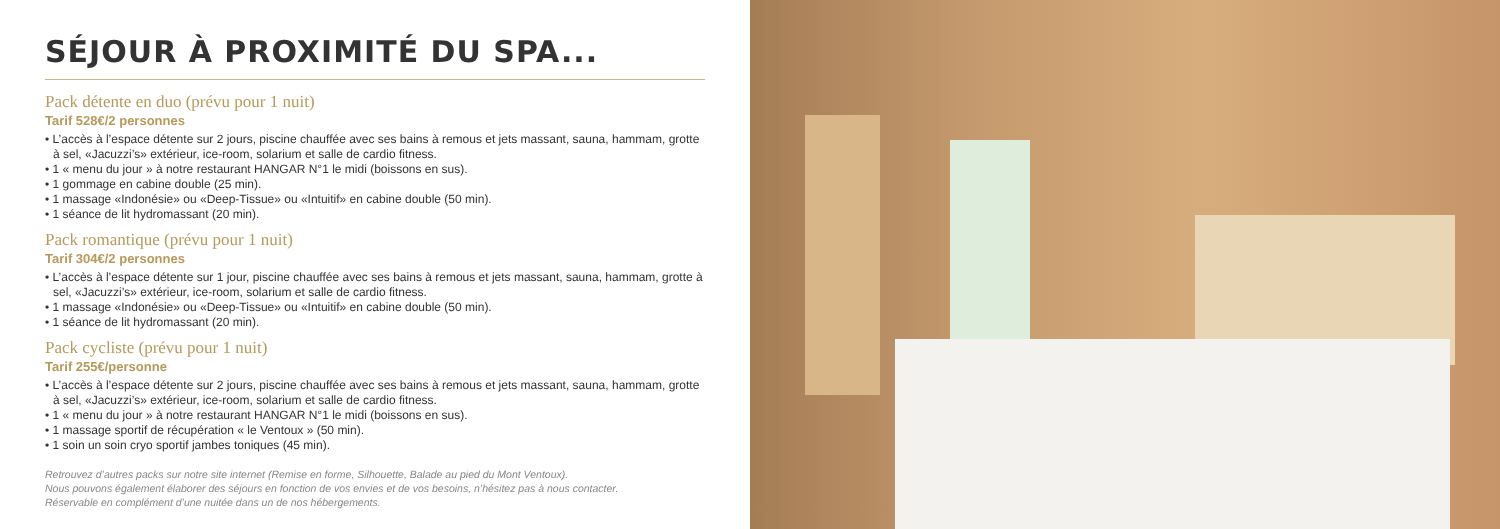SÉJOUR À PROXIMITÉ DU SPA...
Pack détente en duo (prévu pour 1 nuit)
Tarif 528€/2 personnes
• L’accès à l’espace détente sur 2 jours, piscine chauffée avec ses bains à remous et jets massant, sauna, hammam, grotte à sel, «Jacuzzi’s» extérieur, ice-room, solarium et salle de cardio fitness.
• 1 « menu du jour » à notre restaurant HANGAR N°1 le midi (boissons en sus).
• 1 gommage en cabine double (25 min).
• 1 massage «Indonésie» ou «Deep-Tissue» ou «Intuitif» en cabine double (50 min).
• 1 séance de lit hydromassant (20 min).
Pack romantique (prévu pour 1 nuit)
Tarif 304€/2 personnes
• L’accès à l’espace détente sur 1 jour, piscine chauffée avec ses bains à remous et jets massant, sauna, hammam, grotte à sel, «Jacuzzi’s» extérieur, ice-room, solarium et salle de cardio fitness.
• 1 massage «Indonésie» ou «Deep-Tissue» ou «Intuitif» en cabine double (50 min).
• 1 séance de lit hydromassant (20 min).
Pack cycliste (prévu pour 1 nuit)
Tarif 255€/personne
• L’accès à l’espace détente sur 2 jours, piscine chauffée avec ses bains à remous et jets massant, sauna, hammam, grotte à sel, «Jacuzzi’s» extérieur, ice-room, solarium et salle de cardio fitness.
• 1 « menu du jour » à notre restaurant HANGAR N°1 le midi (boissons en sus).
• 1 massage sportif de récupération « le Ventoux » (50 min).
• 1 soin un soin cryo sportif jambes toniques (45 min).
Retrouvez d’autres packs sur notre site internet (Remise en forme, Silhouette, Balade au pied du Mont Ventoux).
Nous pouvons également élaborer des séjours en fonction de vos envies et de vos besoins, n’hésitez pas à nous contacter.
Réservable en complément d’une nuitée dans un de nos hébergements.